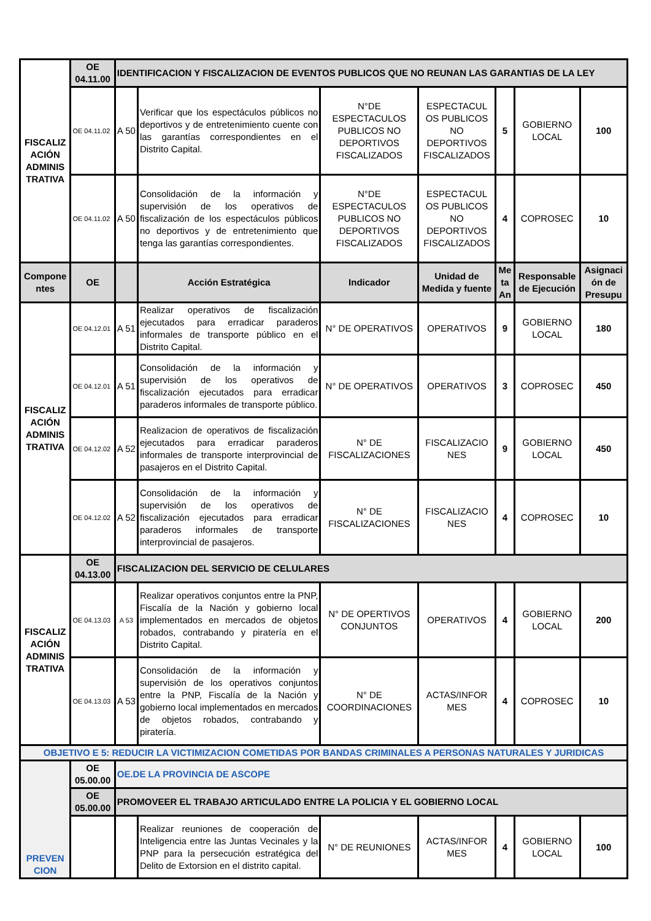| FISCALIZ ACIÓN ADMINIS TRATIVA | OE 04.11.00 | IDENTIFICACION Y FISCALIZACION DE EVENTOS PUBLICOS QUE NO REUNAN LAS GARANTIAS DE LA LEY | | | | | | |
| | OE 04.11.02 | A 50 | Verificar que los espectáculos públicos no deportivos y de entretenimiento cuente con las garantías correspondientes en el Distrito Capital. | N°DE ESPECTACULOS PUBLICOS NO DEPORTIVOS FISCALIZADOS | ESPECTACUL OS PUBLICOS NO DEPORTIVOS FISCALIZADOS | 5 | GOBIERNO LOCAL | 100 |
| | OE 04.11.02 | A 50 | Consolidación de la información y supervisión de los operativos de fiscalización de los espectáculos públicos no deportivos y de entretenimiento que tenga las garantías correspondientes. | N°DE ESPECTACULOS PUBLICOS NO DEPORTIVOS FISCALIZADOS | ESPECTACUL OS PUBLICOS NO DEPORTIVOS FISCALIZADOS | 4 | COPROSEC | 10 |
| Compone ntes | OE | | Acción Estratégica | Indicador | Unidad de Medida y fuente | Me ta An | Responsable de Ejecución | Asignaci ón de Presupu |
| FISCALIZ ACIÓN ADMINIS TRATIVA | OE 04.12.01 | A 51 | Realizar operativos de fiscalización ejecutados para erradicar paraderos informales de transporte público en el Distrito Capital. | N° DE OPERATIVOS | OPERATIVOS | 9 | GOBIERNO LOCAL | 180 |
| | OE 04.12.01 | A 51 | Consolidación de la información y supervisión de los operativos de fiscalización ejecutados para erradicar paraderos informales de transporte público. | N° DE OPERATIVOS | OPERATIVOS | 3 | COPROSEC | 450 |
| | OE 04.12.02 | A 52 | Realizacion de operativos de fiscalización ejecutados para erradicar paraderos informales de transporte interprovincial de pasajeros en el Distrito Capital. | N° DE FISCALIZACIONES | FISCALIZACIO NES | 9 | GOBIERNO LOCAL | 450 |
| | OE 04.12.02 | A 52 | Consolidación de la información y supervisión de los operativos de fiscalización ejecutados para erradicar paraderos informales de transporte interprovincial de pasajeros. | N° DE FISCALIZACIONES | FISCALIZACIO NES | 4 | COPROSEC | 10 |
| FISCALIZ ACIÓN ADMINIS TRATIVA | OE 04.13.00 | FISCALIZACION DEL SERVICIO DE CELULARES | | | | | | |
| | OE 04.13.03 | A 53 | Realizar operativos conjuntos entre la PNP, Fiscalía de la Nación y gobierno local implementados en mercados de objetos robados, contrabando y piratería en el Distrito Capital. | N° DE OPERTIVOS CONJUNTOS | OPERATIVOS | 4 | GOBIERNO LOCAL | 200 |
| | OE 04.13.03 | A 53 | Consolidación de la información y supervisión de los operativos conjuntos entre la PNP, Fiscalía de la Nación y gobierno local implementados en mercados de objetos robados, contrabando y piratería. | N° DE COORDINACIONES | ACTAS/INFOR MES | 4 | COPROSEC | 10 |
| OBJETIVO E 5: REDUCIR LA VICTIMIZACION COMETIDAS POR BANDAS CRIMINALES A PERSONAS NATURALES Y JURIDICAS | | | | | | | | |
| PREVEN CION | OE 05.00.00 | OE.DE LA PROVINCIA DE ASCOPE | | | | | | |
| | OE 05.00.00 | PROMOVEER EL TRABAJO ARTICULADO ENTRE LA POLICIA Y EL GOBIERNO LOCAL | | | | | | |
| | | | Realizar reuniones de cooperación de Inteligencia entre las Juntas Vecinales y la PNP para la persecución estratégica del Delito de Extorsion en el distrito capital. | N° DE REUNIONES | ACTAS/INFOR MES | 4 | GOBIERNO LOCAL | 100 |